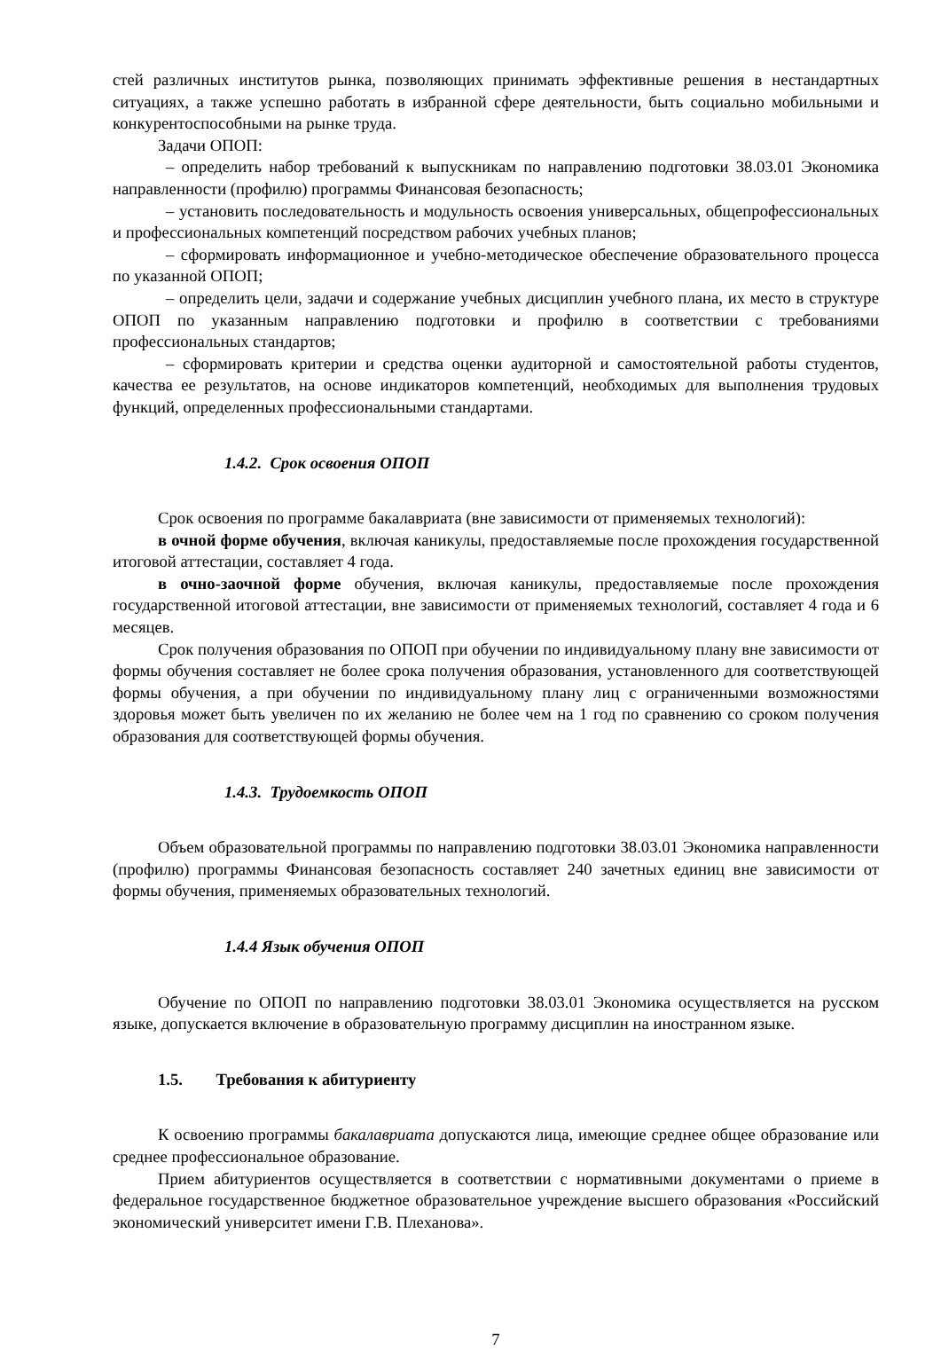стей различных институтов рынка, позволяющих принимать эффективные решения в нестандартных ситуациях, а также успешно работать в избранной сфере деятельности, быть социально мобильными и конкурентоспособными на рынке труда.
Задачи ОПОП:
– определить набор требований к выпускникам по направлению подготовки 38.03.01 Экономика направленности (профилю) программы Финансовая безопасность;
– установить последовательность и модульность освоения универсальных, общепрофессиональных и профессиональных компетенций посредством рабочих учебных планов;
– сформировать информационное и учебно-методическое обеспечение образовательного процесса по указанной ОПОП;
– определить цели, задачи и содержание учебных дисциплин учебного плана, их место в структуре ОПОП по указанным направлению подготовки и профилю в соответствии с требованиями профессиональных стандартов;
– сформировать критерии и средства оценки аудиторной и самостоятельной работы студентов, качества ее результатов, на основе индикаторов компетенций, необходимых для выполнения трудовых функций, определенных профессиональными стандартами.
1.4.2. Срок освоения ОПОП
Срок освоения по программе бакалавриата (вне зависимости от применяемых технологий):
в очной форме обучения, включая каникулы, предоставляемые после прохождения государственной итоговой аттестации, составляет 4 года.
в очно-заочной форме обучения, включая каникулы, предоставляемые после прохождения государственной итоговой аттестации, вне зависимости от применяемых технологий, составляет 4 года и 6 месяцев.
Срок получения образования по ОПОП при обучении по индивидуальному плану вне зависимости от формы обучения составляет не более срока получения образования, установленного для соответствующей формы обучения, а при обучении по индивидуальному плану лиц с ограниченными возможностями здоровья может быть увеличен по их желанию не более чем на 1 год по сравнению со сроком получения образования для соответствующей формы обучения.
1.4.3. Трудоемкость ОПОП
Объем образовательной программы по направлению подготовки 38.03.01 Экономика направленности (профилю) программы Финансовая безопасность составляет 240 зачетных единиц вне зависимости от формы обучения, применяемых образовательных технологий.
1.4.4 Язык обучения ОПОП
Обучение по ОПОП по направлению подготовки 38.03.01 Экономика осуществляется на русском языке, допускается включение в образовательную программу дисциплин на иностранном языке.
1.5. Требования к абитуриенту
К освоению программы бакалавриата допускаются лица, имеющие среднее общее образование или среднее профессиональное образование.
Прием абитуриентов осуществляется в соответствии с нормативными документами о приеме в федеральное государственное бюджетное образовательное учреждение высшего образования «Российский экономический университет имени Г.В. Плеханова».
7